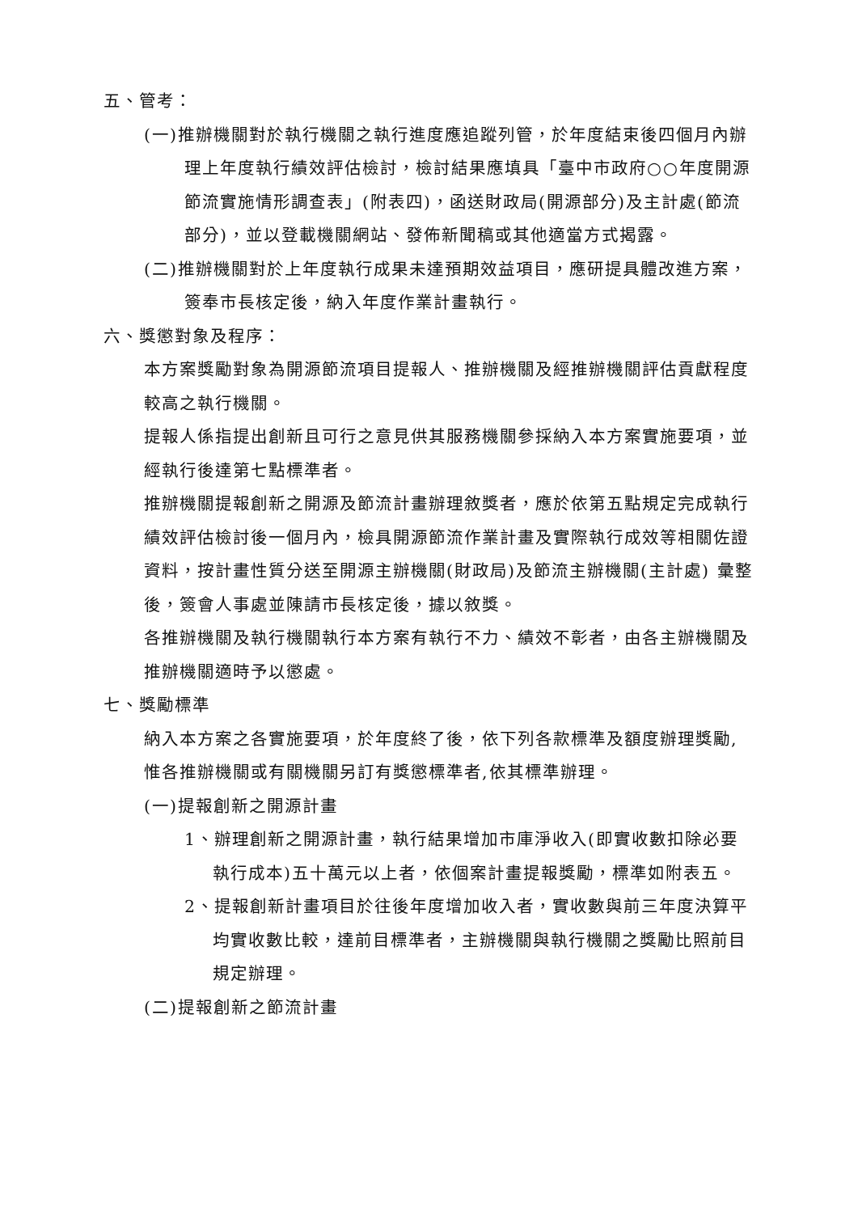五、管考：
(一)推辦機關對於執行機關之執行進度應追蹤列管，於年度結束後四個月內辦理上年度執行績效評估檢討，檢討結果應填具「臺中市政府○○年度開源節流實施情形調查表」(附表四)，函送財政局(開源部分)及主計處(節流部分)，並以登載機關網站、發佈新聞稿或其他適當方式揭露。
(二)推辦機關對於上年度執行成果未達預期效益項目，應研提具體改進方案，簽奉市長核定後，納入年度作業計畫執行。
六、獎懲對象及程序：
本方案獎勵對象為開源節流項目提報人、推辦機關及經推辦機關評估貢獻程度較高之執行機關。
提報人係指提出創新且可行之意見供其服務機關參採納入本方案實施要項，並經執行後達第七點標準者。
推辦機關提報創新之開源及節流計畫辦理敘獎者，應於依第五點規定完成執行績效評估檢討後一個月內，檢具開源節流作業計畫及實際執行成效等相關佐證資料，按計畫性質分送至開源主辦機關(財政局)及節流主辦機關(主計處) 彙整後，簽會人事處並陳請市長核定後，據以敘獎。
各推辦機關及執行機關執行本方案有執行不力、績效不彰者，由各主辦機關及推辦機關適時予以懲處。
七、獎勵標準
納入本方案之各實施要項，於年度終了後，依下列各款標準及額度辦理獎勵,惟各推辦機關或有關機關另訂有獎懲標準者,依其標準辦理。
(一)提報創新之開源計畫
1、辦理創新之開源計畫，執行結果增加市庫淨收入(即實收數扣除必要執行成本)五十萬元以上者，依個案計畫提報獎勵，標準如附表五。
2、提報創新計畫項目於往後年度增加收入者，實收數與前三年度決算平均實收數比較，達前目標準者，主辦機關與執行機關之獎勵比照前目規定辦理。
(二)提報創新之節流計畫